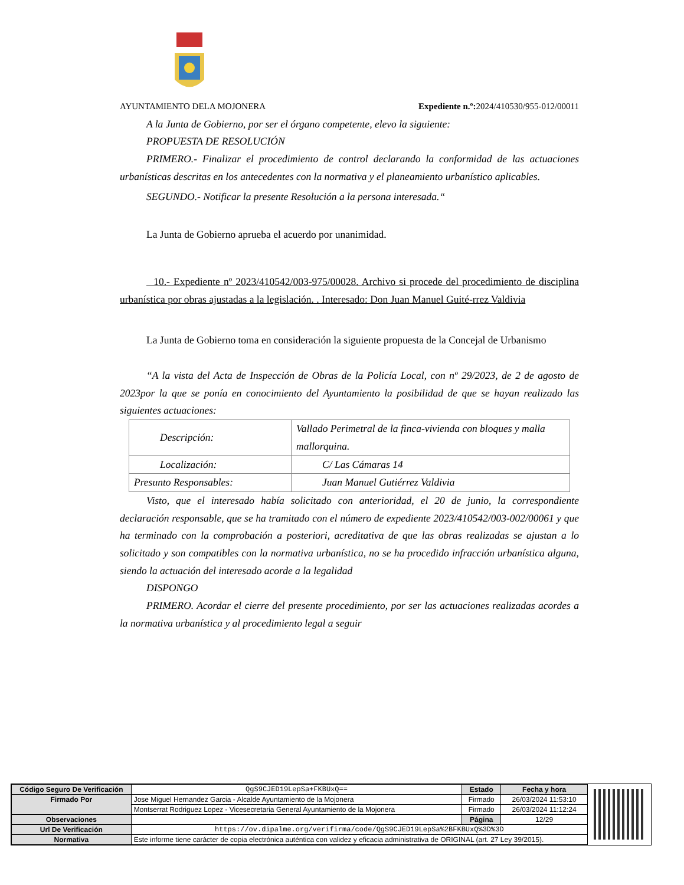AYUNTAMIENTO DELA MOJONERA Expediente n.º: 2024/410530/955-012/00011
A la Junta de Gobierno, por ser el órgano competente, elevo la siguiente:
PROPUESTA DE RESOLUCIÓN
PRIMERO.- Finalizar el procedimiento de control declarando la conformidad de las actuaciones urbanísticas descritas en los antecedentes con la normativa y el planeamiento urbanístico aplicables.
SEGUNDO.- Notificar la presente Resolución a la persona interesada.“
La Junta de Gobierno aprueba el acuerdo por unanimidad.
10.- Expediente nº 2023/410542/003-975/00028. Archivo si procede del procedimiento de disciplina urbanística por obras ajustadas a la legislación. . Interesado: Don Juan Manuel Guité-rrez Valdivia
La Junta de Gobierno toma en consideración la siguiente propuesta de la Concejal de Urbanismo
“A la vista del Acta de Inspección de Obras de la Policía Local, con nº 29/2023, de 2 de agosto de 2023por la que se ponía en conocimiento del Ayuntamiento la posibilidad de que se hayan realizado las siguientes actuaciones:
| Descripción: | Vallado Perimetral de la finca-vivienda con bloques y malla mallorquina. |
| Localización: | C/ Las Cámaras 14 |
| Presunto Responsables: | Juan Manuel Gutiérrez Valdivia |
Visto, que el interesado había solicitado con anterioridad, el 20 de junio, la correspondiente declaración responsable, que se ha tramitado con el número de expediente 2023/410542/003-002/00061 y que ha terminado con la comprobación a posteriori, acreditativa de que las obras realizadas se ajustan a lo solicitado y son compatibles con la normativa urbanística, no se ha procedido infracción urbanística alguna, siendo la actuación del interesado acorde a la legalidad
DISPONGO
PRIMERO. Acordar el cierre del presente procedimiento, por ser las actuaciones realizadas acordes a la normativa urbanística y al procedimiento legal a seguir
| Código Seguro De Verificación | QgS9CJED19LepSa+FKBUxQ== | Estado | Fecha y hora |
| Firmado Por | Jose Miguel Hernandez Garcia - Alcalde Ayuntamiento de la Mojonera | Firmado | 26/03/2024 11:53:10 |
| | Montserrat Rodriguez Lopez - Vicesecretaria General Ayuntamiento de la Mojonera | Firmado | 26/03/2024 11:12:24 |
| Observaciones | | Página | 12/29 |
| Url De Verificación | https://ov.dipalme.org/verifirma/code/QgS9CJED19LepSa%2BFKBUxQ%3D%3D | | |
| Normativa | Este informe tiene carácter de copia electrónica auténtica con validez y eficacia administrativa de ORIGINAL (art. 27 Ley 39/2015). | | |